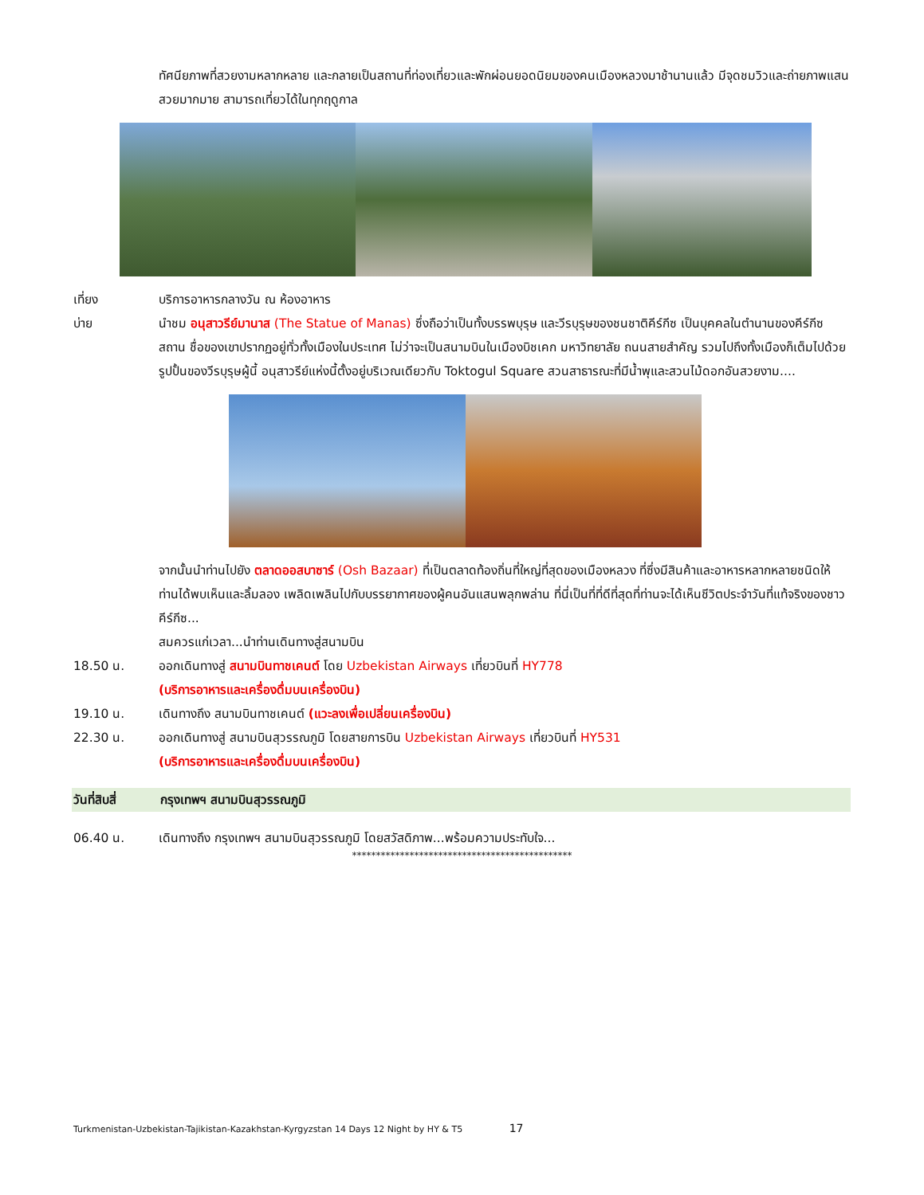ทัศนียภาพที่สวยงามหลากหลาย และกลายเป็นสถานที่ท่องเที่ยวและพักผ่อนยอดนิยมของคนเมืองหลวงมาช้านานแล้ว มีจุดชมวิวและถ่ายภาพแสนสวยมากมาย สามารถเที่ยวได้ในทุกฤดูกาล
เที่ยง บริการอาหารกลางวัน ณ ห้องอาหาร
บ่าย นำชม อนุสาวรีย์มานาส (The Statue of Manas) ซึ่งถือว่าเป็นทั้งบรรพบุรุษ และวีรบุรุษของชนชาติคีร์กีซ เป็นบุคคลในตำนานของคีร์กีซสถาน ชื่อของเขาปรากฏอยู่ทั่วทั้งเมืองในประเทศ ไม่ว่าจะเป็นสนามบินในเมืองบิชเคก มหาวิทยาลัย ถนนสายสำคัญ รวมไปถึงทั้งเมืองก็เต็มไปด้วยรูปปั้นของวีรบุรุษผู้นี้ อนุสาวรีย์แห่งนี้ตั้งอยู่บริเวณเดียวกับ Toktogul Square สวนสาธารณะที่มีน้ำพุและสวนไม้ดอกอันสวยงาม....
จากนั้นนำท่านไปยัง ตลาดออสบาซาร์ (Osh Bazaar) ที่เป็นตลาดท้องถิ่นที่ใหญ่ที่สุดของเมืองหลวง ที่ซึ่งมีสินค้าและอาหารหลากหลายชนิดให้ท่านได้พบเห็นและลิ้มลอง เพลิดเพลินไปกับบรรยากาศของผู้คนอันแสนพลุกพล่าน ที่นี่เป็นที่ที่ดีที่สุดที่ท่านจะได้เห็นชีวิตประจำวันที่แท้จริงของชาวคีร์กีซ...
สมควรแก่เวลา...นำท่านเดินทางสู่สนามบิน
18.50 น. ออกเดินทางสู่ สนามบินทาชเคนต์ โดย Uzbekistan Airways เที่ยวบินที่ HY778
(บริการอาหารและเครื่องดื่มบนเครื่องบิน)
19.10 น. เดินทางถึง สนามบินทาชเคนต์ (แวะลงเพื่อเปลี่ยนเครื่องบิน)
22.30 น. ออกเดินทางสู่ สนามบินสุวรรณภูมิ โดยสายการบิน Uzbekistan Airways เที่ยวบินที่ HY531
(บริการอาหารและเครื่องดื่มบนเครื่องบิน)
วันที่สิบสี่
กรุงเทพฯ สนามบินสุวรรณภูมิ
06.40 น. เดินทางถึง กรุงเทพฯ สนามบินสุวรรณภูมิ โดยสวัสดิภาพ...พร้อมความประทับใจ...
**********************************************
Turkmenistan-Uzbekistan-Tajikistan-Kazakhstan-Kyrgyzstan 14 Days 12 Night by HY & T5 17